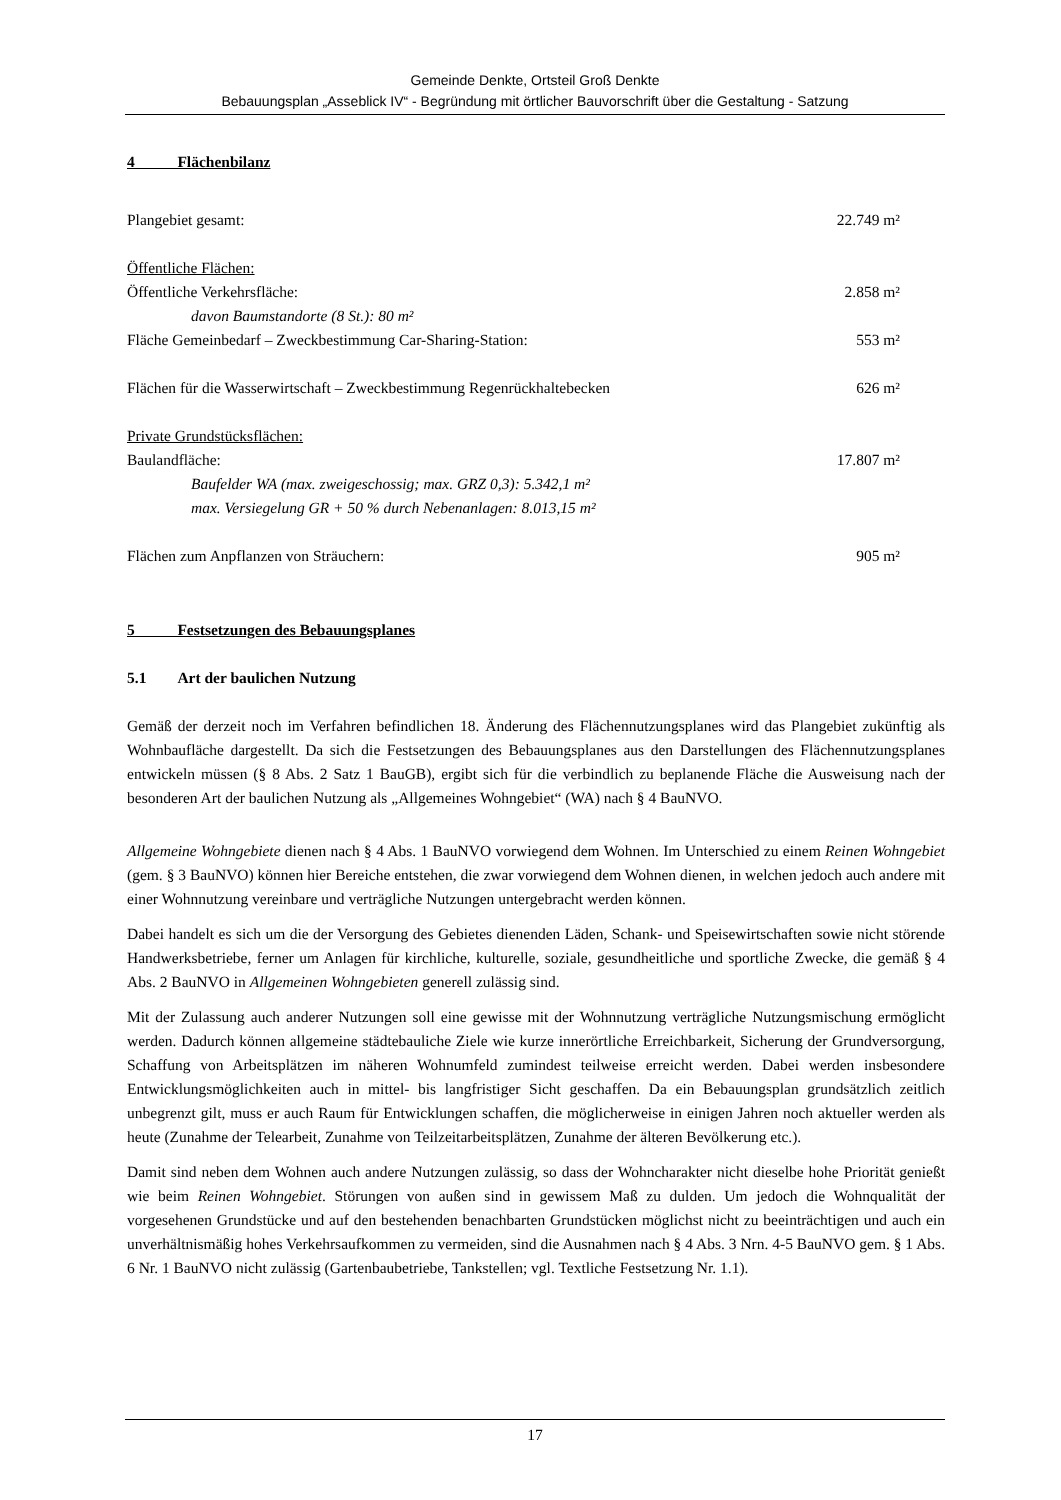Gemeinde Denkte, Ortsteil Groß Denkte
Bebauungsplan „Asseblick IV“ - Begründung mit örtlicher Bauvorschrift über die Gestaltung - Satzung
4 Flächenbilanz
Plangebiet gesamt: 22.749 m²
Öffentliche Flächen:
Öffentliche Verkehrsfläche: 2.858 m²
davon Baumstandorte (8 St.): 80 m²
Fläche Gemeinbedarf – Zweckbestimmung Car-Sharing-Station: 553 m²
Flächen für die Wasserwirtschaft – Zweckbestimmung Regenrückhaltebecken 626 m²
Private Grundstücksflächen:
Baulandfläche: 17.807 m²
Baufelder WA (max. zweigeschossig; max. GRZ 0,3): 5.342,1 m²
max. Versiegelung GR + 50 % durch Nebenanlagen: 8.013,15 m²
Flächen zum Anpflanzen von Sträuchern: 905 m²
5 Festsetzungen des Bebauungsplanes
5.1 Art der baulichen Nutzung
Gemäß der derzeit noch im Verfahren befindlichen 18. Änderung des Flächennutzungsplanes wird das Plangebiet zukünftig als Wohnbaufläche dargestellt. Da sich die Festsetzungen des Bebauungsplanes aus den Darstellungen des Flächennutzungsplanes entwickeln müssen (§ 8 Abs. 2 Satz 1 BauGB), ergibt sich für die verbindlich zu beplanende Fläche die Ausweisung nach der besonderen Art der baulichen Nutzung als „Allgemeines Wohngebiet“ (WA) nach § 4 BauNVO.
Allgemeine Wohngebiete dienen nach § 4 Abs. 1 BauNVO vorwiegend dem Wohnen. Im Unterschied zu einem Reinen Wohngebiet (gem. § 3 BauNVO) können hier Bereiche entstehen, die zwar vorwiegend dem Wohnen dienen, in welchen jedoch auch andere mit einer Wohnnutzung vereinbare und verträgliche Nutzungen untergebracht werden können.
Dabei handelt es sich um die der Versorgung des Gebietes dienenden Läden, Schank- und Speisewirtschaften sowie nicht störende Handwerksbetriebe, ferner um Anlagen für kirchliche, kulturelle, soziale, gesundheitliche und sportliche Zwecke, die gemäß § 4 Abs. 2 BauNVO in Allgemeinen Wohngebieten generell zulässig sind.
Mit der Zulassung auch anderer Nutzungen soll eine gewisse mit der Wohnnutzung verträgliche Nutzungsmischung ermöglicht werden. Dadurch können allgemeine städtebauliche Ziele wie kurze innerörtliche Erreichbarkeit, Sicherung der Grundversorgung, Schaffung von Arbeitsplätzen im näheren Wohnumfeld zumindest teilweise erreicht werden. Dabei werden insbesondere Entwicklungsmöglichkeiten auch in mittel- bis langfristiger Sicht geschaffen. Da ein Bebauungsplan grundsätzlich zeitlich unbegrenzt gilt, muss er auch Raum für Entwicklungen schaffen, die möglicherweise in einigen Jahren noch aktueller werden als heute (Zunahme der Telearbeit, Zunahme von Teilzeitarbeitsplätzen, Zunahme der älteren Bevölkerung etc.).
Damit sind neben dem Wohnen auch andere Nutzungen zulässig, so dass der Wohncharakter nicht dieselbe hohe Priorität genießt wie beim Reinen Wohngebiet. Störungen von außen sind in gewissem Maß zu dulden. Um jedoch die Wohnqualität der vorgesehenen Grundstücke und auf den bestehenden benachbarten Grundstücken möglichst nicht zu beeinträchtigen und auch ein unverhältnismäßig hohes Verkehrsaufkommen zu vermeiden, sind die Ausnahmen nach § 4 Abs. 3 Nrn. 4-5 BauNVO gem. § 1 Abs. 6 Nr. 1 BauNVO nicht zulässig (Gartenbaubetriebe, Tankstellen; vgl. Textliche Festsetzung Nr. 1.1).
17